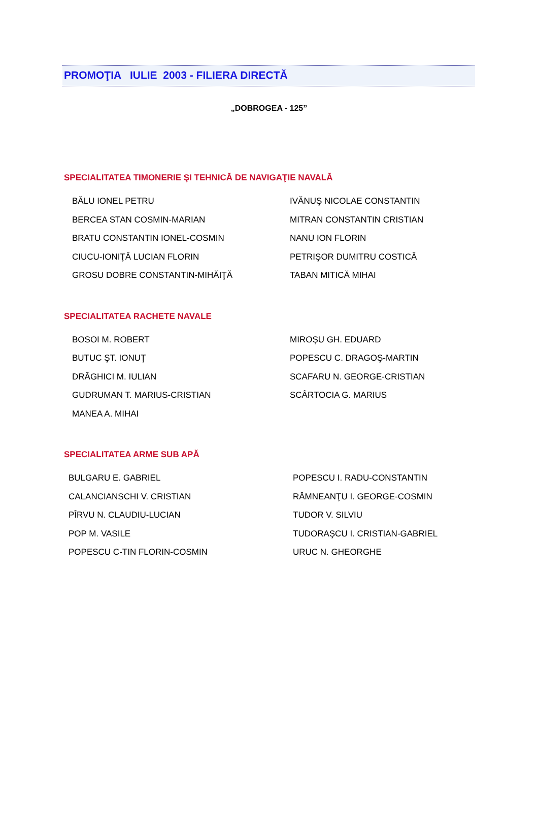PROMOŢIA IULIE 2003 - FILIERA DIRECTĂ
„DOBROGEA - 125”
SPECIALITATEA TIMONERIE ŞI TEHNICĂ DE NAVIGAŢIE NAVALĂ
| BĂLU IONEL PETRU | IVĂNUŞ NICOLAE CONSTANTIN |
| BERCEA STAN COSMIN-MARIAN | MITRAN CONSTANTIN CRISTIAN |
| BRATU CONSTANTIN IONEL-COSMIN | NANU ION FLORIN |
| CIUCU-IONIŢĂ LUCIAN FLORIN | PETRIŞOR DUMITRU COSTICĂ |
| GROSU DOBRE CONSTANTIN-MIHĂIŢĂ | TABAN MITICĂ MIHAI |
SPECIALITATEA RACHETE NAVALE
| BOSOI M. ROBERT | MIROŞU GH. EDUARD |
| BUTUC ŞT. IONUŢ | POPESCU C. DRAGOŞ-MARTIN |
| DRĂGHICI M. IULIAN | SCAFARU N. GEORGE-CRISTIAN |
| GUDRUMAN T. MARIUS-CRISTIAN | SCÂRTOCIA G. MARIUS |
| MANEA A. MIHAI | |
SPECIALITATEA ARME SUB APĂ
| BULGARU E. GABRIEL | POPESCU I. RADU-CONSTANTIN |
| CALANCIANSCHI V. CRISTIAN | RĂMNEANŢU I. GEORGE-COSMIN |
| PÎRVU N. CLAUDIU-LUCIAN | TUDOR V. SILVIU |
| POP M. VASILE | TUDORAŞCU I. CRISTIAN-GABRIEL |
| POPESCU C-TIN FLORIN-COSMIN | URUC N. GHEORGHE |